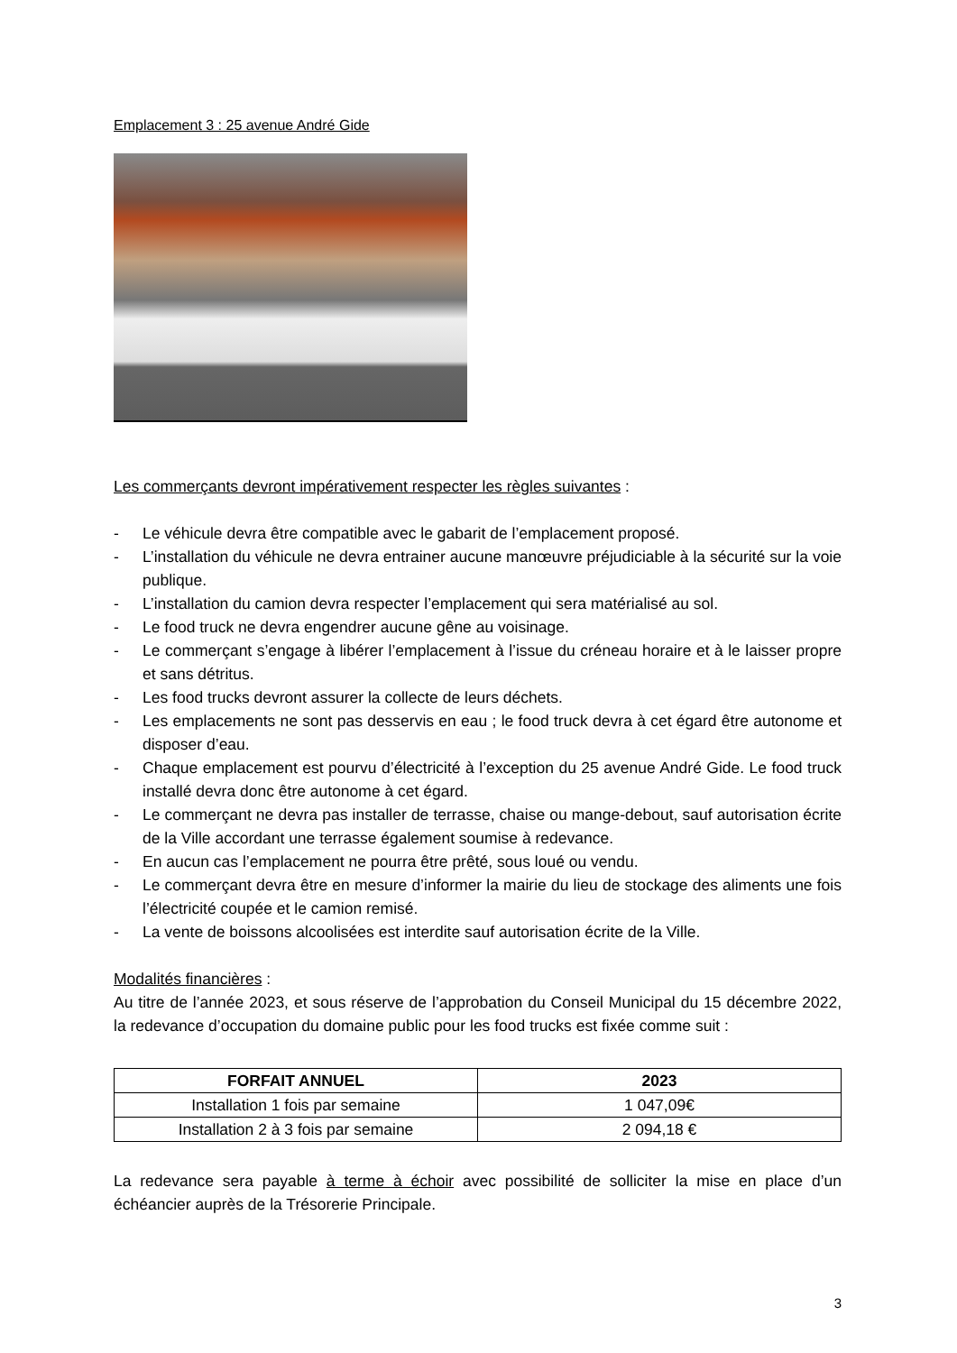Emplacement 3 : 25 avenue André Gide
Les commerçants devront impérativement respecter les règles suivantes :
- Le véhicule devra être compatible avec le gabarit de l’emplacement proposé.
- L’installation du véhicule ne devra entrainer aucune manœuvre préjudiciable à la sécurité sur la voie publique.
- L’installation du camion devra respecter l’emplacement qui sera matérialisé au sol.
- Le food truck ne devra engendrer aucune gêne au voisinage.
- Le commerçant s’engage à libérer l’emplacement à l’issue du créneau horaire et à le laisser propre et sans détritus.
- Les food trucks devront assurer la collecte de leurs déchets.
- Les emplacements ne sont pas desservis en eau ; le food truck devra à cet égard être autonome et disposer d’eau.
- Chaque emplacement est pourvu d’électricité à l’exception du 25 avenue André Gide. Le food truck installé devra donc être autonome à cet égard.
- Le commerçant ne devra pas installer de terrasse, chaise ou mange-debout, sauf autorisation écrite de la Ville accordant une terrasse également soumise à redevance.
- En aucun cas l’emplacement ne pourra être prêté, sous loué ou vendu.
- Le commerçant devra être en mesure d’informer la mairie du lieu de stockage des aliments une fois l’électricité coupée et le camion remisé.
- La vente de boissons alcoolisées est interdite sauf autorisation écrite de la Ville.
Modalités financières :
Au titre de l’année 2023, et sous réserve de l’approbation du Conseil Municipal du 15 décembre 2022, la redevance d’occupation du domaine public pour les food trucks est fixée comme suit :
| FORFAIT ANNUEL | 2023 |
| --- | --- |
| Installation 1 fois par semaine | 1 047,09€ |
| Installation 2 à 3 fois par semaine | 2 094,18 € |
La redevance sera payable à terme à échoir avec possibilité de solliciter la mise en place d’un échéancier auprès de la Trésorerie Principale.
3